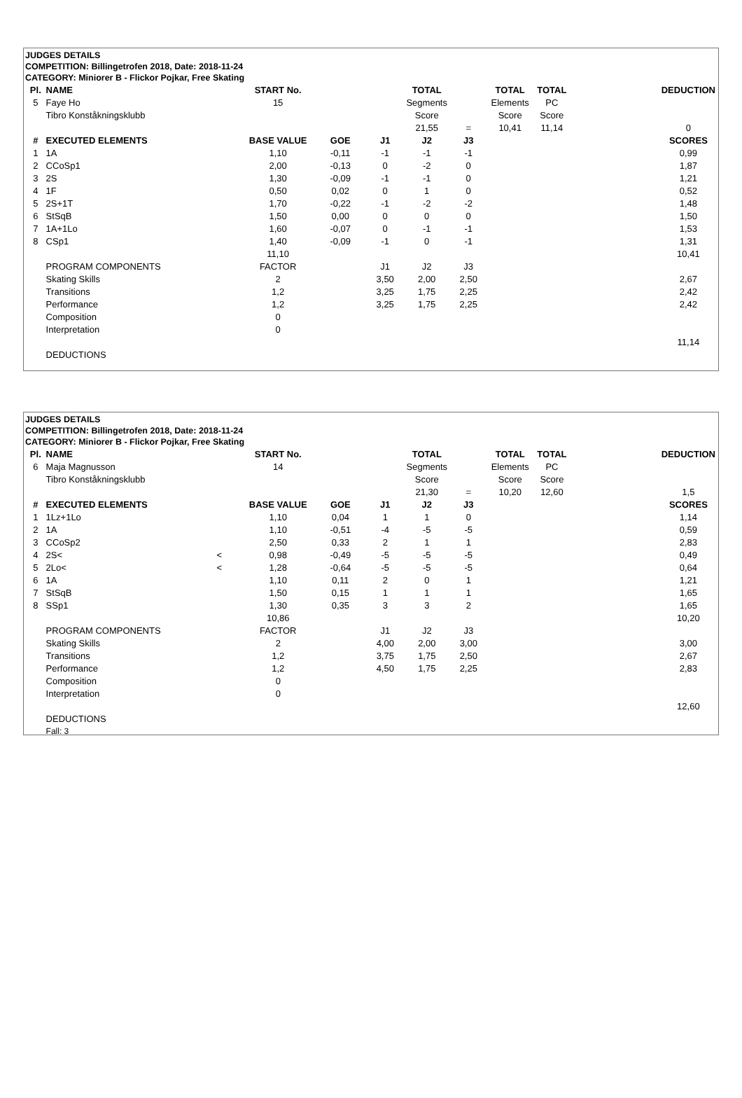JUDGES DETAILS
COMPETITION: Billingetrofen 2018, Date: 2018-11-24
CATEGORY: Miniorer B - Flickor Pojkar, Free Skating
| Pl. | NAME | | START No. | | | TOTAL | | TOTAL | TOTAL | | DEDUCTION |
| 5 | Faye Ho | | 15 | | | Segments | | Elements | PC | | |
| | Tibro Konståkningsklubb | | | | | Score | | Score | Score | | |
| | | | | | | 21,55 | = | 10,41 | 11,14 | | 0 |
| # | EXECUTED ELEMENTS | | BASE VALUE | GOE | J1 | J2 | J3 | | | | SCORES |
| 1 | 1A | | 1,10 | -0,11 | -1 | -1 | -1 | | | | 0,99 |
| 2 | CCoSp1 | | 2,00 | -0,13 | 0 | -2 | 0 | | | | 1,87 |
| 3 | 2S | | 1,30 | -0,09 | -1 | -1 | 0 | | | | 1,21 |
| 4 | 1F | | 0,50 | 0,02 | 0 | 1 | 0 | | | | 0,52 |
| 5 | 2S+1T | | 1,70 | -0,22 | -1 | -2 | -2 | | | | 1,48 |
| 6 | StSqB | | 1,50 | 0,00 | 0 | 0 | 0 | | | | 1,50 |
| 7 | 1A+1Lo | | 1,60 | -0,07 | 0 | -1 | -1 | | | | 1,53 |
| 8 | CSp1 | | 1,40 | -0,09 | -1 | 0 | -1 | | | | 1,31 |
| | | | 11,10 | | | | | | | | 10,41 |
| | PROGRAM COMPONENTS | | FACTOR | | J1 | J2 | J3 | | | | |
| | Skating Skills | | 2 | | 3,50 | 2,00 | 2,50 | | | | 2,67 |
| | Transitions | | 1,2 | | 3,25 | 1,75 | 2,25 | | | | 2,42 |
| | Performance | | 1,2 | | 3,25 | 1,75 | 2,25 | | | | 2,42 |
| | Composition | | 0 | | | | | | | | |
| | Interpretation | | 0 | | | | | | | | |
| | | | | | | | | | | | 11,14 |
| | DEDUCTIONS | | | | | | | | | | |
JUDGES DETAILS
COMPETITION: Billingetrofen 2018, Date: 2018-11-24
CATEGORY: Miniorer B - Flickor Pojkar, Free Skating
| Pl. | NAME | | START No. | | | TOTAL | | TOTAL | TOTAL | | DEDUCTION |
| 6 | Maja Magnusson | | 14 | | | Segments | | Elements | PC | | |
| | Tibro Konståkningsklubb | | | | | Score | | Score | Score | | |
| | | | | | | 21,30 | = | 10,20 | 12,60 | | 1,5 |
| # | EXECUTED ELEMENTS | | BASE VALUE | GOE | J1 | J2 | J3 | | | | SCORES |
| 1 | 1Lz+1Lo | | 1,10 | 0,04 | 1 | 1 | 0 | | | | 1,14 |
| 2 | 1A | | 1,10 | -0,51 | -4 | -5 | -5 | | | | 0,59 |
| 3 | CCoSp2 | | 2,50 | 0,33 | 2 | 1 | 1 | | | | 2,83 |
| 4 | 2S< | < | 0,98 | -0,49 | -5 | -5 | -5 | | | | 0,49 |
| 5 | 2Lo< | < | 1,28 | -0,64 | -5 | -5 | -5 | | | | 0,64 |
| 6 | 1A | | 1,10 | 0,11 | 2 | 0 | 1 | | | | 1,21 |
| 7 | StSqB | | 1,50 | 0,15 | 1 | 1 | 1 | | | | 1,65 |
| 8 | SSp1 | | 1,30 | 0,35 | 3 | 3 | 2 | | | | 1,65 |
| | | | 10,86 | | | | | | | | 10,20 |
| | PROGRAM COMPONENTS | | FACTOR | | J1 | J2 | J3 | | | | |
| | Skating Skills | | 2 | | 4,00 | 2,00 | 3,00 | | | | 3,00 |
| | Transitions | | 1,2 | | 3,75 | 1,75 | 2,50 | | | | 2,67 |
| | Performance | | 1,2 | | 4,50 | 1,75 | 2,25 | | | | 2,83 |
| | Composition | | 0 | | | | | | | | |
| | Interpretation | | 0 | | | | | | | | |
| | | | | | | | | | | | 12,60 |
| | DEDUCTIONS | | | | | | | | | | |
| | Fall: 3 | | | | | | | | | | |